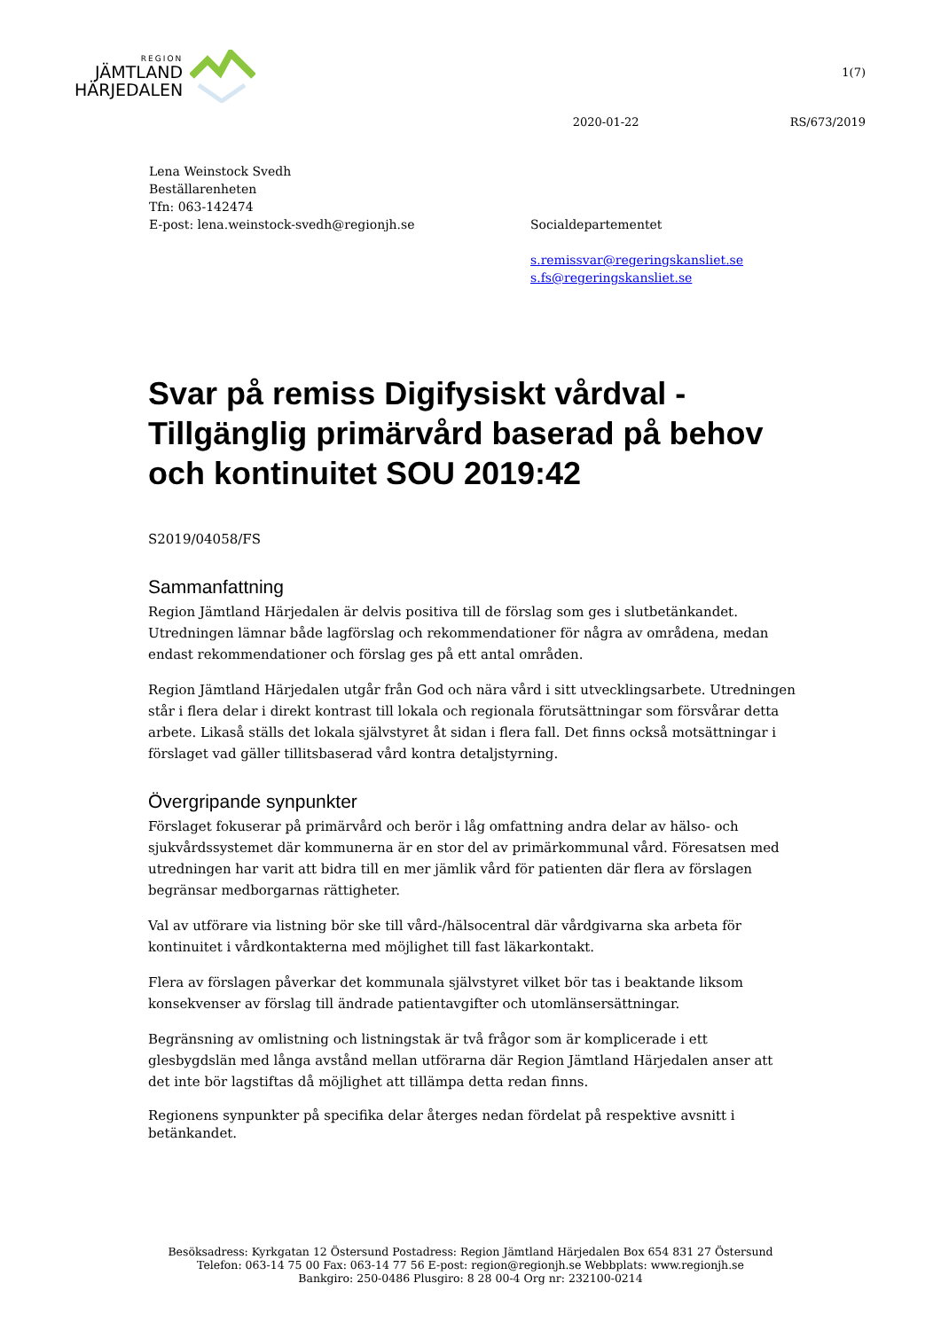REGION
JÄMTLAND
HÄRJEDALEN
1(7)
2020-01-22 RS/673/2019
Lena Weinstock Svedh
Beställarenheten
Tfn: 063-142474
E-post: lena.weinstock-svedh@regionjh.se
Socialdepartementet
s.remissvar@regeringskansliet.se
s.fs@regeringskansliet.se
Svar på remiss Digifysiskt vårdval - Tillgänglig primärvård baserad på behov och kontinuitet SOU 2019:42
S2019/04058/FS
Sammanfattning
Region Jämtland Härjedalen är delvis positiva till de förslag som ges i slutbetänkandet. Utredningen lämnar både lagförslag och rekommendationer för några av områdena, medan endast rekommendationer och förslag ges på ett antal områden.
Region Jämtland Härjedalen utgår från God och nära vård i sitt utvecklingsarbete. Utredningen står i flera delar i direkt kontrast till lokala och regionala förutsättningar som försvårar detta arbete. Likaså ställs det lokala självstyret åt sidan i flera fall. Det finns också motsättningar i förslaget vad gäller tillitsbaserad vård kontra detaljstyrning.
Övergripande synpunkter
Förslaget fokuserar på primärvård och berör i låg omfattning andra delar av hälso- och sjukvårdssystemet där kommunerna är en stor del av primärkommunal vård. Föresatsen med utredningen har varit att bidra till en mer jämlik vård för patienten där flera av förslagen begränsar medborgarnas rättigheter.
Val av utförare via listning bör ske till vård-/hälsocentral där vårdgivarna ska arbeta för kontinuitet i vårdkontakterna med möjlighet till fast läkarkontakt.
Flera av förslagen påverkar det kommunala självstyret vilket bör tas i beaktande liksom konsekvenser av förslag till ändrade patientavgifter och utomlänsersättningar.
Begränsning av omlistning och listningstak är två frågor som är komplicerade i ett glesbygdslän med långa avstånd mellan utförarna där Region Jämtland Härjedalen anser att det inte bör lagstiftas då möjlighet att tillämpa detta redan finns.
Regionens synpunkter på specifika delar återges nedan fördelat på respektive avsnitt i betänkandet.
Besöksadress: Kyrkgatan 12 Östersund Postadress: Region Jämtland Härjedalen Box 654 831 27 Östersund
Telefon: 063-14 75 00 Fax: 063-14 77 56 E-post: region@regionjh.se Webbplats: www.regionjh.se
Bankgiro: 250-0486 Plusgiro: 8 28 00-4 Org nr: 232100-0214